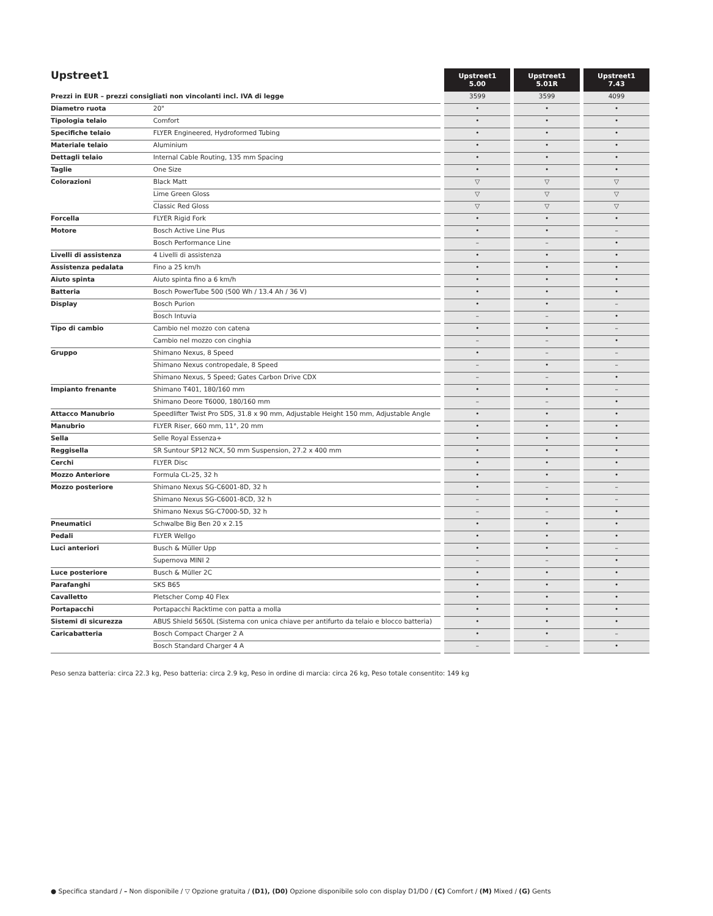| Upstreet1 | | | Upstreet1 5.00 | | Upstreet1 5.01R | | Upstreet1 7.43 |
| --- | --- | --- | --- | --- | --- | --- | --- |
| Prezzi in EUR – prezzi consigliati non vincolanti incl. IVA di legge | | | 3599 | | 3599 | | 4099 |
| Diametro ruota | 20" | | • | | • | | • |
| Tipologia telaio | Comfort | | • | | • | | • |
| Specifiche telaio | FLYER Engineered, Hydroformed Tubing | | • | | • | | • |
| Materiale telaio | Aluminium | | • | | • | | • |
| Dettagli telaio | Internal Cable Routing, 135 mm Spacing | | • | | • | | • |
| Taglie | One Size | | • | | • | | • |
| Colorazioni | Black Matt | | ▽ | | ▽ | | ▽ |
| | Lime Green Gloss | | ▽ | | ▽ | | ▽ |
| | Classic Red Gloss | | ▽ | | ▽ | | ▽ |
| Forcella | FLYER Rigid Fork | | • | | • | | • |
| Motore | Bosch Active Line Plus | | • | | • | | – |
| | Bosch Performance Line | | – | | – | | • |
| Livelli di assistenza | 4 Livelli di assistenza | | • | | • | | • |
| Assistenza pedalata | Fino a 25 km/h | | • | | • | | • |
| Aiuto spinta | Aiuto spinta fino a 6 km/h | | • | | • | | • |
| Batteria | Bosch PowerTube 500 (500 Wh / 13.4 Ah / 36 V) | | • | | • | | • |
| Display | Bosch Purion | | • | | • | | – |
| | Bosch Intuvia | | – | | – | | • |
| Tipo di cambio | Cambio nel mozzo con catena | | • | | • | | – |
| | Cambio nel mozzo con cinghia | | – | | – | | • |
| Gruppo | Shimano Nexus, 8 Speed | | • | | – | | – |
| | Shimano Nexus contropedale, 8 Speed | | – | | • | | – |
| | Shimano Nexus, 5 Speed; Gates Carbon Drive CDX | | – | | – | | • |
| Impianto frenante | Shimano T401, 180/160 mm | | • | | • | | – |
| | Shimano Deore T6000, 180/160 mm | | – | | – | | • |
| Attacco Manubrio | Speedlifter Twist Pro SDS, 31.8 x 90 mm, Adjustable Height 150 mm, Adjustable Angle | | • | | • | | • |
| Manubrio | FLYER Riser, 660 mm, 11°, 20 mm | | • | | • | | • |
| Sella | Selle Royal Essenza+ | | • | | • | | • |
| Reggisella | SR Suntour SP12 NCX, 50 mm Suspension, 27.2 x 400 mm | | • | | • | | • |
| Cerchi | FLYER Disc | | • | | • | | • |
| Mozzo Anteriore | Formula CL-25, 32 h | | • | | • | | • |
| Mozzo posteriore | Shimano Nexus SG-C6001-8D, 32 h | | • | | – | | – |
| | Shimano Nexus SG-C6001-8CD, 32 h | | – | | • | | – |
| | Shimano Nexus SG-C7000-5D, 32 h | | – | | – | | • |
| Pneumatici | Schwalbe Big Ben 20 x 2.15 | | • | | • | | • |
| Pedali | FLYER Wellgo | | • | | • | | • |
| Luci anteriori | Busch & Müller Upp | | • | | • | | – |
| | Supernova MINI 2 | | – | | – | | • |
| Luce posteriore | Busch & Müller 2C | | • | | • | | • |
| Parafanghi | SKS B65 | | • | | • | | • |
| Cavalletto | Pletscher Comp 40 Flex | | • | | • | | • |
| Portapacchi | Portapacchi Racktime con patta a molla | | • | | • | | • |
| Sistemi di sicurezza | ABUS Shield 5650L (Sistema con unica chiave per antifurto da telaio e blocco batteria) | | • | | • | | • |
| Caricabatteria | Bosch Compact Charger 2 A | | • | | • | | – |
| | Bosch Standard Charger 4 A | | – | | – | | • |
Peso senza batteria: circa 22.3 kg, Peso batteria: circa 2.9 kg, Peso in ordine di marcia: circa 26 kg, Peso totale consentito: 149 kg
● Specifica standard / – Non disponibile / ▽ Opzione gratuita / (D1), (D0) Opzione disponibile solo con display D1/D0 / (C) Comfort / (M) Mixed / (G) Gents